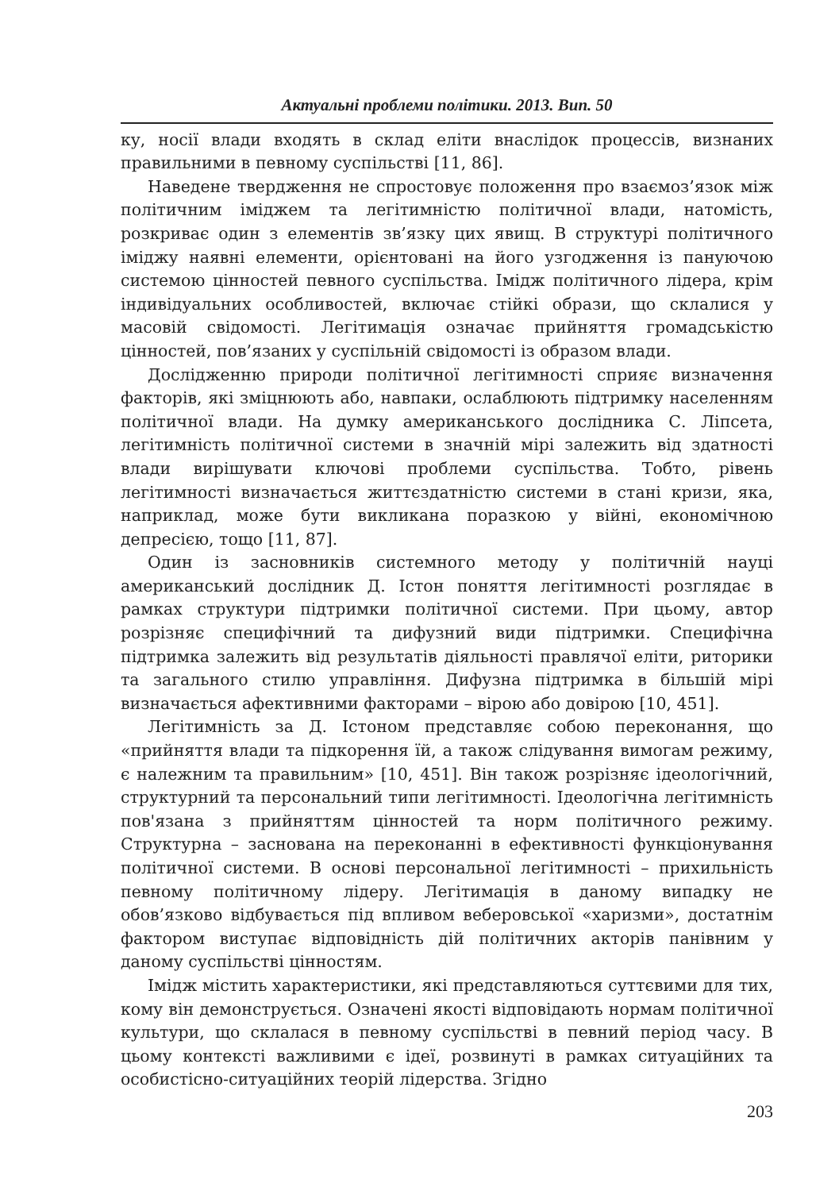Актуальні проблеми політики. 2013. Вип. 50
ку, носії влади входять в склад еліти внаслідок процессів, визнаних правильними в певному суспільстві [11, 86].
Наведене твердження не спростовує положення про взаємоз’язок між політичним іміджем та легітимністю політичної влади, натомість, розкриває один з елементів зв’язку цих явищ. В структурі політичного іміджу наявні елементи, орієнтовані на його узгодження із пануючою системою цінностей певного суспільства. Імідж політичного лідера, крім індивідуальних особливостей, включає стійкі образи, що склалися у масовій свідомості. Легітимація означає прийняття громадськістю цінностей, пов’язаних у суспільній свідомості із образом влади.
Дослідженню природи політичної легітимності сприяє визначення факторів, які зміцнюють або, навпаки, ослаблюють підтримку населенням політичної влади. На думку американського дослідника С. Ліпсета, легітимність політичної системи в значній мірі залежить від здатності влади вирішувати ключові проблеми суспільства. Тобто, рівень легітимності визначається життєздатністю системи в стані кризи, яка, наприклад, може бути викликана поразкою у війні, економічною депресією, тощо [11, 87].
Один із засновників системного методу у політичній науці американський дослідник Д. Істон поняття легітимності розглядає в рамках структури підтримки політичної системи. При цьому, автор розрізняє специфічний та дифузний види підтримки. Специфічна підтримка залежить від результатів діяльності правлячої еліти, риторики та загального стилю управління. Дифузна підтримка в більшій мірі визначається афективними факторами – вірою або довірою [10, 451].
Легітимність за Д. Істоном представляє собою переконання, що «прийняття влади та підкорення їй, а також слідування вимогам режиму, є належним та правильним» [10, 451]. Він також розрізняє ідеологічний, структурний та персональний типи легітимності. Ідеологічна легітимність пов'язана з прийняттям цінностей та норм політичного режиму. Структурна – заснована на переконанні в ефективності функціонування політичної системи. В основі персональної легітимності – прихильність певному політичному лідеру. Легітимація в даному випадку не обов’язково відбувається під впливом веберовської «харизми», достатнім фактором виступає відповідність дій політичних акторів панівним у даному суспільстві цінностям.
Імідж містить характеристики, які представляються суттєвими для тих, кому він демонструється. Означені якості відповідають нормам політичної культури, що склалася в певному суспільстві в певний період часу. В цьому контексті важливими є ідеї, розвинуті в рамках ситуаційних та особистісно-ситуаційних теорій лідерства. Згідно
203